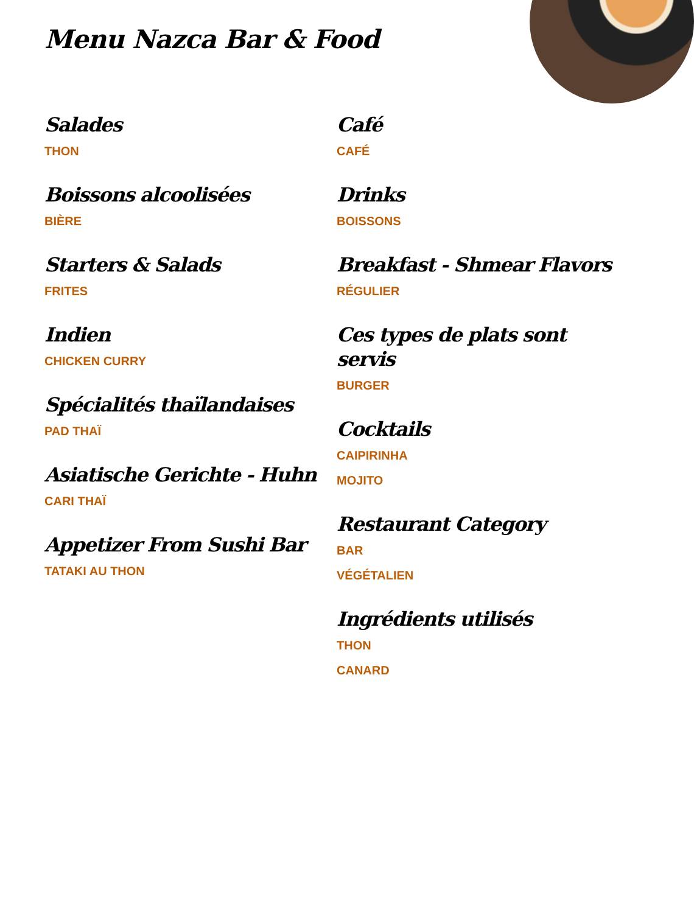Menu Nazca Bar & Food
Salades
THON
Boissons alcoolisées
BIÈRE
Starters & Salads
FRITES
Indien
CHICKEN CURRY
Spécialités thaïlandaises
PAD THAÏ
Asiatische Gerichte - Huhn
CARI THAÏ
Appetizer From Sushi Bar
TATAKI AU THON
Café
CAFÉ
Drinks
BOISSONS
Breakfast - Shmear Flavors
RÉGULIER
Ces types de plats sont servis
BURGER
Cocktails
CAIPIRINHA
MOJITO
Restaurant Category
BAR
VÉGÉTALIEN
Ingrédients utilisés
THON
CANARD